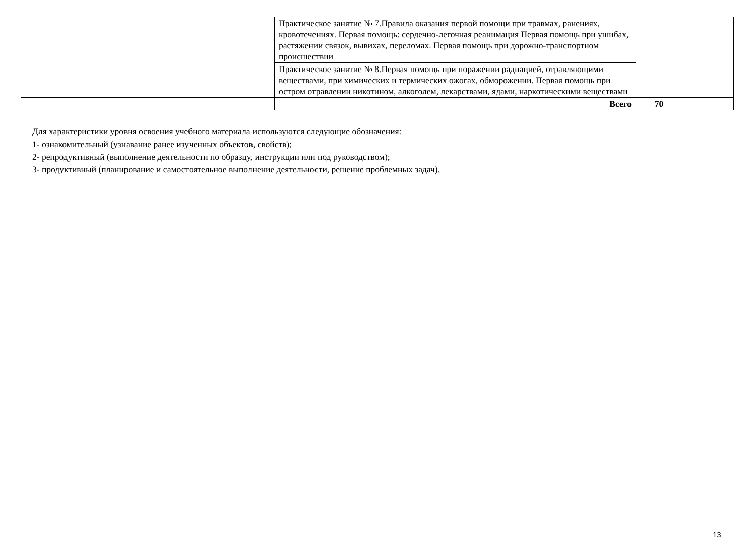| | Практическое занятие № 7.Правила оказания первой помощи при травмах, ранениях, кровотечениях. Первая помощь: сердечно-легочная реанимация Первая помощь при ушибах, растяжении связок, вывихах, переломах. Первая помощь при дорожно-транспортном происшествии | | |
| | Практическое занятие № 8.Первая помощь при поражении радиацией, отравляющими веществами, при химических и термических ожогах, обморожении. Первая помощь при остром отравлении никотином, алкоголем, лекарствами, ядами, наркотическими веществами | | |
| | Всего | 70 | |
Для характеристики уровня освоения учебного материала используются следующие обозначения:
1- ознакомительный (узнавание ранее изученных объектов, свойств);
2- репродуктивный (выполнение деятельности по образцу, инструкции или под руководством);
3- продуктивный (планирование и самостоятельное выполнение деятельности, решение проблемных задач).
13